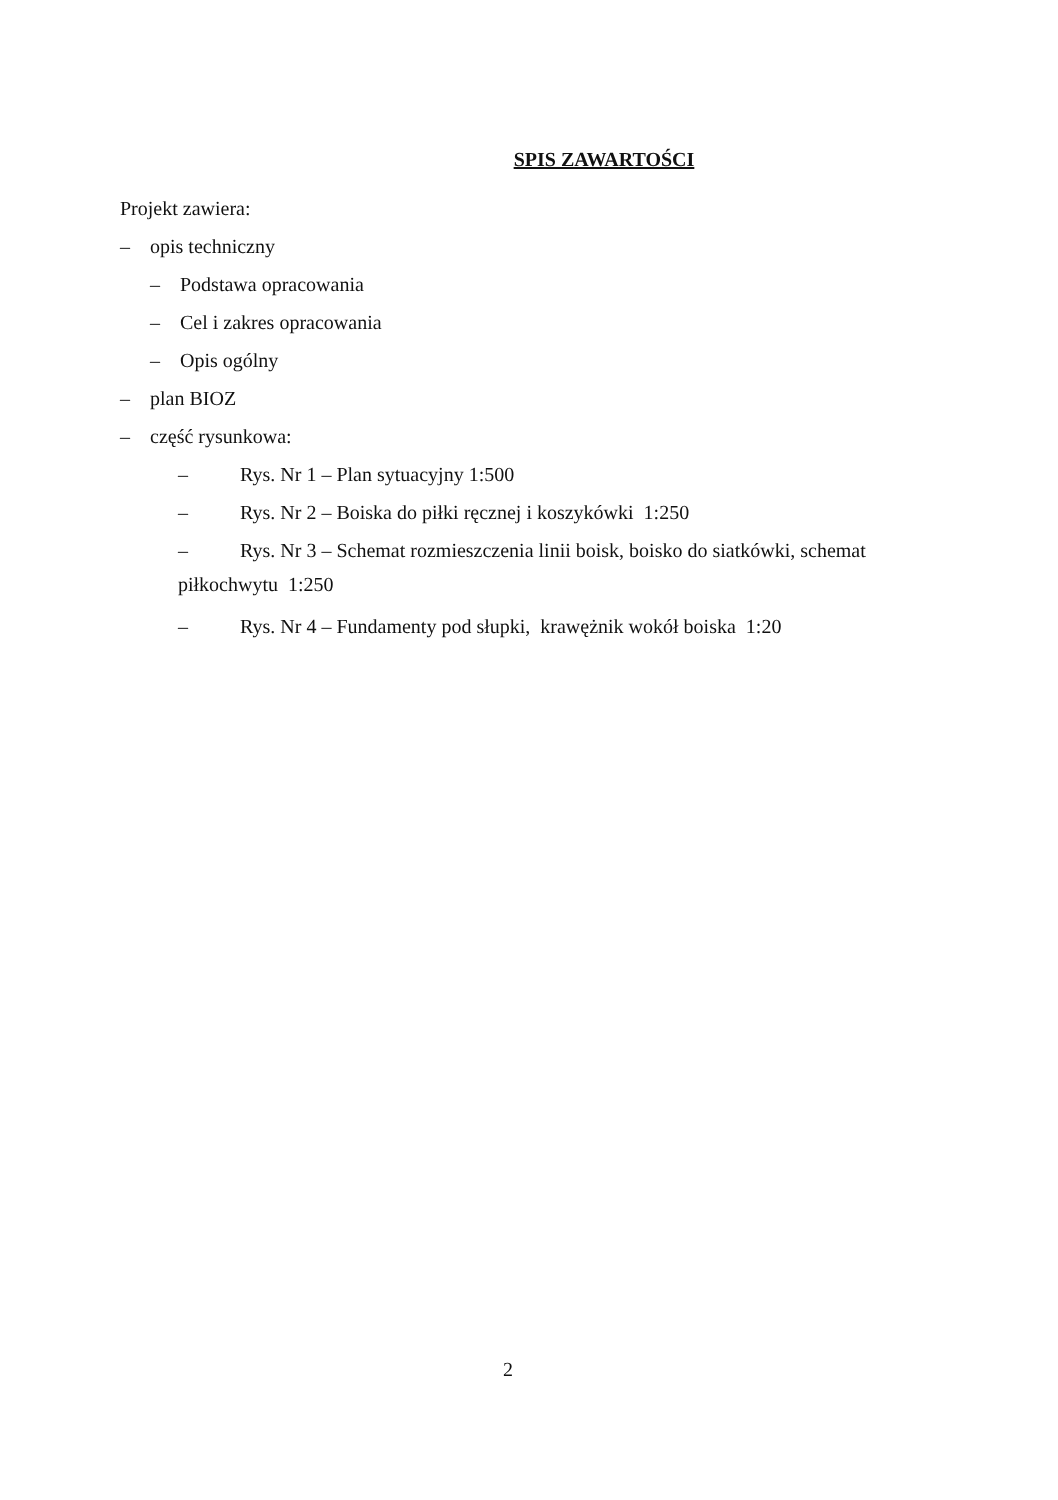SPIS ZAWARTOŚCI
Projekt zawiera:
– opis techniczny
– Podstawa opracowania
– Cel i zakres opracowania
– Opis ogólny
– plan BIOZ
– część rysunkowa:
– Rys. Nr 1 – Plan sytuacyjny 1:500
– Rys. Nr 2 – Boiska do piłki ręcznej i koszykówki 1:250
– Rys. Nr 3 – Schemat rozmieszczenia linii boisk, boisko do siatkówki, schemat
piłkochwytu 1:250
– Rys. Nr 4 – Fundamenty pod słupki, krawężnik wokół boiska 1:20
2